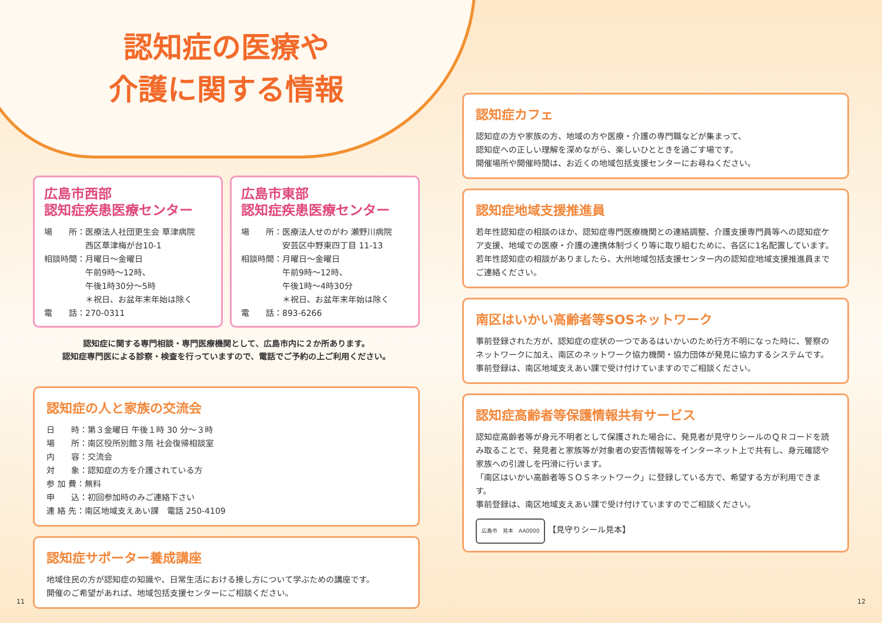認知症の医療や
介護に関する情報
広島市西部
認知症疾患医療センター
場　　所：医療法人社団更生会 草津病院
　　　　　西区草津梅が台10-1
相談時間：月曜日～金曜日
　　　　　午前9時～12時、
　　　　　午後1時30分～5時
　　　　　＊祝日、お盆年末年始は除く
電　　話：270-0311
広島市東部
認知症疾患医療センター
場　　所：医療法人せのがわ 瀬野川病院
　　　　　安芸区中野東四丁目 11-13
相談時間：月曜日～金曜日
　　　　　午前9時～12時、
　　　　　午後1時～4時30分
　　　　　＊祝日、お盆年末年始は除く
電　　話：893-6266
認知症に関する専門相談・専門医療機関として、広島市内に２か所あります。
認知症専門医による診察・検査を行っていますので、電話でご予約の上ご利用ください。
認知症の人と家族の交流会
日　　時：第３金曜日 午後１時 30 分～３時
場　　所：南区役所別館３階 社会復帰相談室
内　　容：交流会
対　　象：認知症の方を介護されている方
参 加 費：無料
申　　込：初回参加時のみご連絡下さい
連 絡 先：南区地域支えあい課　電話 250-4109
認知症サポーター養成講座
地域住民の方が認知症の知識や、日常生活における接し方について学ぶための講座です。
開催のご希望があれば、地域包括支援センターにご相談ください。
認知症カフェ
認知症の方や家族の方、地域の方や医療・介護の専門職などが集まって、
認知症への正しい理解を深めながら、楽しいひとときを過ごす場です。
開催場所や開催時間は、お近くの地域包括支援センターにお尋ねください。
認知症地域支援推進員
若年性認知症の相談のほか、認知症専門医療機関との連絡調整、介護支援専門員等への認知症ケア支援、地域での医療・介護の連携体制づくり等に取り組むために、各区に1名配置しています。
若年性認知症の相談がありましたら、大州地域包括支援センター内の認知症地域支援推進員までご連絡ください。
南区はいかい高齢者等SOSネットワーク
事前登録された方が、認知症の症状の一つであるはいかいのため行方不明になった時に、警察のネットワークに加え、南区のネットワーク協力機関・協力団体が発見に協力するシステムです。
事前登録は、南区地域支えあい課で受け付けていますのでご相談ください。
認知症高齢者等保護情報共有サービス
認知症高齢者等が身元不明者として保護された場合に、発見者が見守りシールのＱＲコードを読み取ることで、発見者と家族等が対象者の安否情報等をインターネット上で共有し、身元確認や家族への引渡しを円滑に行います。
「南区はいかい高齢者等ＳＯＳネットワーク」に登録している方で、希望する方が利用できます。
事前登録は、南区地域支えあい課で受け付けていますのでご相談ください。
広島市　見本　AA0000 【見守りシール見本】
11 12